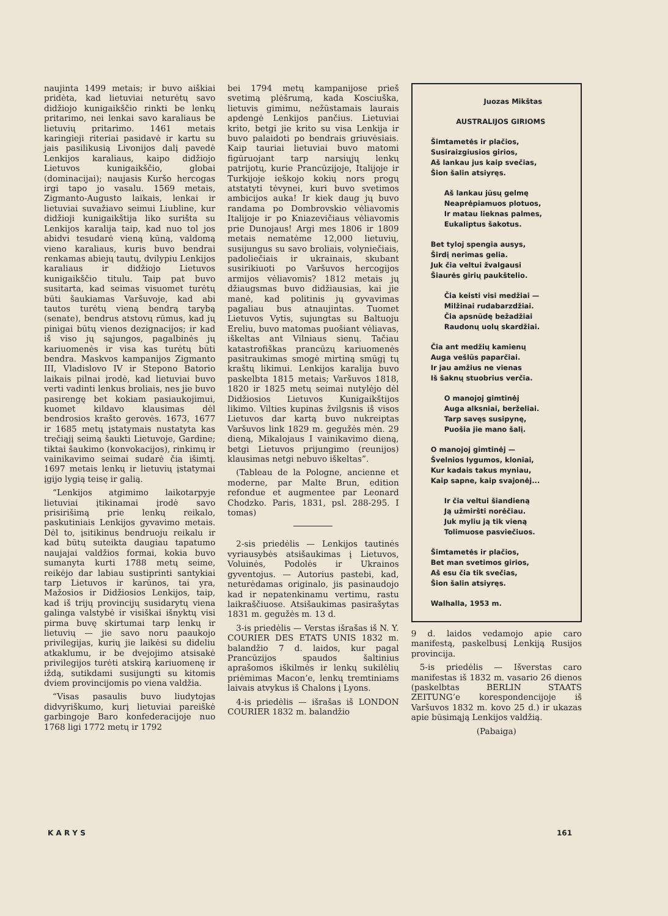naujinta 1499 metais; ir buvo aiškiai pridėta, kad lietuviai neturėtų savo didžiojo kunigaikščio rinkti be lenkų pritarimo, nei lenkai savo karaliaus be lietuvių pritarimo. 1461 metais karingieji riteriai pasidavė ir kartu su jais pasilikusią Livonijos dalį pavedė Lenkijos karaliaus, kaipo didžiojo Lietuvos kunigaikščio, globai (dominacijai); naujasis Kuršo hercogas irgi tapo jo vasalu. 1569 metais, Zigmanto-Augusto laikais, lenkai ir lietuviai suvažiavo seimui Liubline, kur didžioji kunigaikštija liko surišta su Lenkijos karalija taip, kad nuo tol jos abidvi tesudarė vieną kūną, valdomą vieno karaliaus, kuris buvo bendrai renkamas abiejų tautų, dvilypiu Lenkijos karaliaus ir didžiojo Lietuvos kunigaikščio titulu. Taip pat buvo susitarta, kad seimas visuomet turėtų būti šaukiamas Varšuvoje, kad abi tautos turėtų vieną bendrą tarybą (senate), bendrus atstovų rūmus, kad jų pinigai būtų vienos dezignacijos; ir kad iš viso jų sąjungos, pagalbinės jų kariuomenės ir visa kas turėtų būti bendra. Maskvos kampanijos Zigmanto III, Vladislovo IV ir Stepono Batorio laikais pilnai įrodė, kad lietuviai buvo verti vadinti lenkus broliais, nes jie buvo pasirengę bet kokiam pasiaukojimui, kuomet kildavo klausimas dėl bendrosios krašto gerovės. 1673, 1677 ir 1685 metų įstatymais nustatyta kas trečiąjį seimą šaukti Lietuvoje, Gardine; tiktai šaukimo (konvokacijos), rinkimų ir vainikavimo seimai sudarė čia išimtį. 1697 metais lenkų ir lietuvių įstatymai įgijo lygią teisę ir galią.
“Lenkijos atgimimo laikotarpyje lietuviai įtikinamai įrodė savo prisirišimą prie lenkų reikalo, paskutiniais Lenkijos gyvavimo metais. Dėl to, įsitikinus bendruoju reikalu ir kad būtų suteikta daugiau tapatumo naujajai valdžios formai, kokia buvo sumanyta kurti 1788 metų seime, reikėjo dar labiau sustiprinti santykiai tarp Lietuvos ir karūnos, tai yra, Mažosios ir Didžiosios Lenkijos, taip, kad iš trijų provincijų susidarytų viena galinga valstybė ir visiškai išnyktų visi pirma buvę skirtumai tarp lenkų ir lietuvių — jie savo noru paaukojo privilegijas, kurių jie laikėsi su dideliu atkaklumu, ir be dvejojimo atsisakė privilegijos turėti atskirą kariuomenę ir iždą, sutikdami susijungti su kitomis dviem provincijomis po viena valdžia.
“Visas pasaulis buvo liudytojas didvyriškumo, kurį lietuviai pareiškė garbingoje Baro konfederacijoje nuo 1768 ligi 1772 metų ir 1792
bei 1794 metų kampanijose prieš svetimą plėšrumą, kada Kosciuška, lietuvis gimimu, nežūstamais laurais apdengė Lenkijos pančius. Lietuviai krito, betgi jie krito su visa Lenkija ir buvo palaidoti po bendrais griuvėsiais. Kaip tauriai lietuviai buvo matomi figūruojant tarp narsiųjų lenkų patrijotų, kurie Prancūzijoje, Italijoje ir Turkijoje ieškojo kokių nors progų atstatyti tėvynei, kuri buvo svetimos ambicijos auka! Ir kiek daug jų buvo randama po Dombrovskio vėliavomis Italijoje ir po Kniazevičiaus vėliavomis prie Dunojaus! Argi mes 1806 ir 1809 metais nematėme 12,000 lietuvių, susijungus su savo broliais, volyniečiais, padoliečiais ir ukrainais, skubant susirikiuoti po Varšuvos hercogijos armijos vėliavomis? 1812 metais jų džiaugsmas buvo didžiausias, kai jie manė, kad politinis jų gyvavimas pagaliau bus atnaujintas. Tuomet Lietuvos Vytis, sujungtas su Baltuoju Ereliu, buvo matomas puošiant vėliavas, iškeltas ant Vilniaus sienų. Tačiau katastrofiškas prancūzų kariuomenės pasitraukimas smogė mirtiną smūgį tų kraštų likimui. Lenkijos karalija buvo paskelbta 1815 metais; Varšuvos 1818, 1820 ir 1825 metų seimai nutylėjo dėl Didžiosios Lietuvos Kunigaikštijos likimo. Vilties kupinas žvilgsnis iš visos Lietuvos dar kartą buvo nukreiptas Varšuvos link 1829 m. gegužės mėn. 29 dieną, Mikalojaus I vainikavimo dieną, betgi Lietuvos prijungimo (reunijos) klausimas netgi nebuvo iškeltas”.
(Tableau de la Pologne, ancienne et moderne, par Malte Brun, edition refondue et augmentee par Leonard Chodzko. Paris, 1831, psl. 288-295. I tomas)
2-sis priedėlis — Lenkijos tautinės vyriausybės atsišaukimas į Lietuvos, Voluinės, Podolės ir Ukrainos gyventojus. — Autorius pastebi, kad, neturėdamas originalo, jis pasinaudojo kad ir nepatenkinamu vertimu, rastu laikraščiuose. Atsišaukimas pasirašytas 1831 m. gegužės m. 13 d.
3-is priedėlis — Verstas išrašas iš N. Y. COURIER DES ETATS UNIS 1832 m. balandžio 7 d. laidos, kur pagal Prancūzijos spaudos šaltinius aprašomos iškilmės ir lenkų sukilėlių priėmimas Macon’e, lenkų tremtiniams laivais atvykus iš Chalons į Lyons.
4-is priedėlis — išrašas iš LONDON COURIER 1832 m. balandžio
Juozas Mikštas
AUSTRALIJOS GIRIOMS
Šimtametės ir plačios,
Susiraizgiusios girios,
Aš lankau jus kaip svečias,
Šion šalin atsiyręs.
Aš lankau jūsų gelmę
Neaprėpiamuos plotuos,
Ir matau lieknas palmes,
Eukaliptus šakotus.
Bet tyloj spengia ausys,
Širdį nerimas gelia.
Juk čia veltui žvalgausi
Šiaurės girių paukštelio.
Čia keisti visi medžiai —
Milžinai rudabarzdžiai.
Čia apsnūdę bežadžiai
Raudonų uolų skardžiai.
Čia ant medžių kamienų
Auga vešlūs paparčiai.
Ir jau amžius ne vienas
Iš šaknų stuobrius verčia.
O manojoj gimtinėj
Auga alksniai, berželiai.
Tarp savęs susipynę,
Puošia jie mano šalį.
O manojoj gimtinėj —
Švelnios lygumos, kloniai,
Kur kadais takus myniau,
Kaip sapne, kaip svajonėj...
Ir čia veltui šiandieną
Ją užmiršti norėčiau.
Juk myliu ją tik vieną
Tolimuose pasviečiuos.
Šimtametės ir plačios,
Bet man svetimos girios,
Aš esu čia tik svečias,
Šion šalin atsiyręs.
Walhalla, 1953 m.
9 d. laidos vedamojo apie caro manifestą, paskelbusį Lenkiją Rusijos provincija.
5-is priedėlis — Išverstas caro manifestas iš 1832 m. vasario 26 dienos (paskelbtas BERLIN STAATS ZEITUNG’e korespondencijoje iš Varšuvos 1832 m. kovo 25 d.) ir ukazas apie būsimąją Lenkijos valdžią.
(Pabaiga)
K A R Y S 161